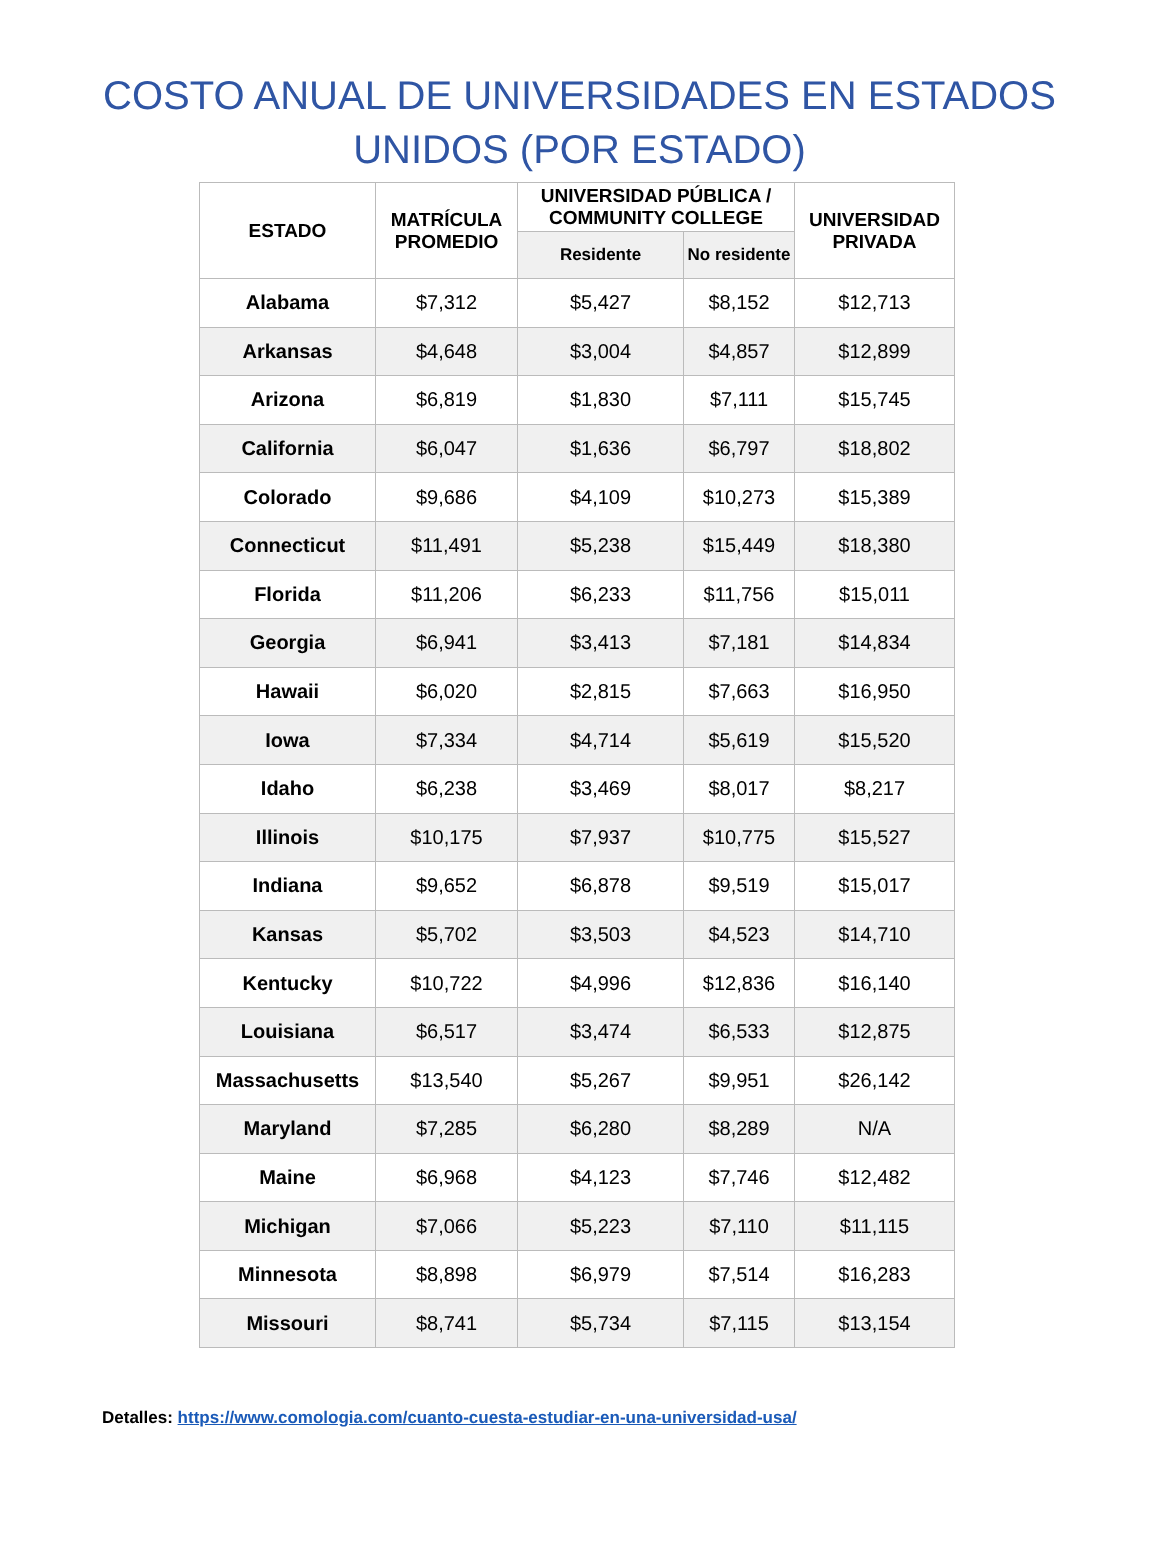COSTO ANUAL DE UNIVERSIDADES EN ESTADOS
UNIDOS (POR ESTADO)
| ESTADO | MATRÍCULA PROMEDIO | UNIVERSIDAD PÚBLICA / COMMUNITY COLLEGE | | UNIVERSIDAD PRIVADA |
| --- | --- | --- | --- | --- |
| | | Residente | No residente | |
| Alabama | $7,312 | $5,427 | $8,152 | $12,713 |
| Arkansas | $4,648 | $3,004 | $4,857 | $12,899 |
| Arizona | $6,819 | $1,830 | $7,111 | $15,745 |
| California | $6,047 | $1,636 | $6,797 | $18,802 |
| Colorado | $9,686 | $4,109 | $10,273 | $15,389 |
| Connecticut | $11,491 | $5,238 | $15,449 | $18,380 |
| Florida | $11,206 | $6,233 | $11,756 | $15,011 |
| Georgia | $6,941 | $3,413 | $7,181 | $14,834 |
| Hawaii | $6,020 | $2,815 | $7,663 | $16,950 |
| Iowa | $7,334 | $4,714 | $5,619 | $15,520 |
| Idaho | $6,238 | $3,469 | $8,017 | $8,217 |
| Illinois | $10,175 | $7,937 | $10,775 | $15,527 |
| Indiana | $9,652 | $6,878 | $9,519 | $15,017 |
| Kansas | $5,702 | $3,503 | $4,523 | $14,710 |
| Kentucky | $10,722 | $4,996 | $12,836 | $16,140 |
| Louisiana | $6,517 | $3,474 | $6,533 | $12,875 |
| Massachusetts | $13,540 | $5,267 | $9,951 | $26,142 |
| Maryland | $7,285 | $6,280 | $8,289 | N/A |
| Maine | $6,968 | $4,123 | $7,746 | $12,482 |
| Michigan | $7,066 | $5,223 | $7,110 | $11,115 |
| Minnesota | $8,898 | $6,979 | $7,514 | $16,283 |
| Missouri | $8,741 | $5,734 | $7,115 | $13,154 |
Detalles: https://www.comologia.com/cuanto-cuesta-estudiar-en-una-universidad-usa/